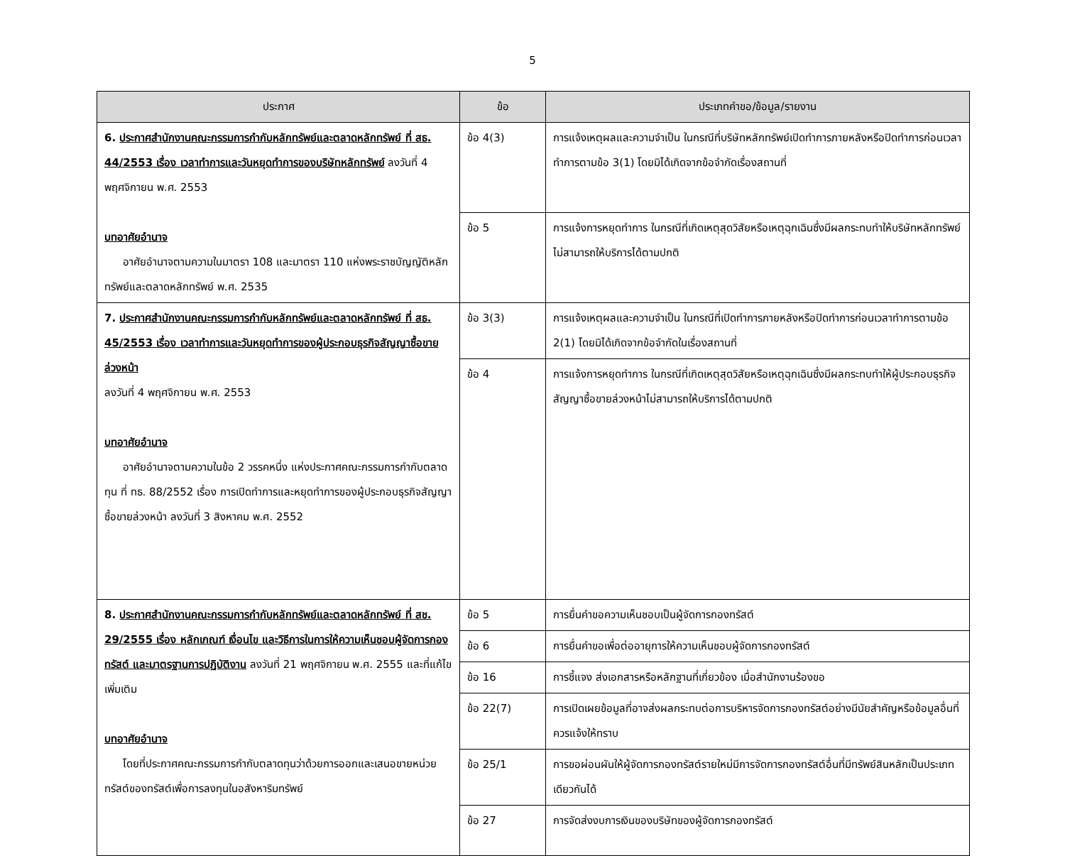5
| ประกาศ | ข้อ | ประเภทคำขอ/ข้อมูล/รายงาน |
| --- | --- | --- |
| 6. ประกาศสำนักงานคณะกรรมการกำกับหลักทรัพย์และตลาดหลักทรัพย์ ที่ สธ. 44/2553 เรื่อง เวลาทำการและวันหยุดทำการของบริษัทหลักทรัพย์ ลงวันที่ 4 พฤศจิกายน พ.ศ. 2553 บทอาศัยอำนาจ อาศัยอำนาจตามความในมาตรา 108 และมาตรา 110 แห่งพระราชบัญญัติหลักทรัพย์และตลาดหลักทรัพย์ พ.ศ. 2535 | ข้อ 4(3) | การแจ้งเหตุผลและความจำเป็น ในกรณีที่บริษัทหลักทรัพย์เปิดทำการภายหลังหรือปิดทำการก่อนเวลาทำการตามข้อ 3(1) โดยมิได้เกิดจากข้อจำกัดเรื่องสถานที่ |
| | ข้อ 5 | การแจ้งการหยุดทำการ ในกรณีที่เกิดเหตุสุดวิสัยหรือเหตุฉุกเฉินซึ่งมีผลกระทบทำให้บริษัทหลักทรัพย์ไม่สามารถให้บริการได้ตามปกติ |
| 7. ประกาศสำนักงานคณะกรรมการกำกับหลักทรัพย์และตลาดหลักทรัพย์ ที่ สธ. 45/2553 เรื่อง เวลาทำการและวันหยุดทำการของผู้ประกอบธุรกิจสัญญาซื้อขายล่วงหน้า ลงวันที่ 4 พฤศจิกายน พ.ศ. 2553 บทอาศัยอำนาจ อาศัยอำนาจตามความในข้อ 2 วรรคหนึ่ง แห่งประกาศคณะกรรมการกำกับตลาดทุน ที่ ทธ. 88/2552 เรื่อง การเปิดทำการและหยุดทำการของผู้ประกอบธุรกิจสัญญาซื้อขายล่วงหน้า ลงวันที่ 3 สิงหาคม พ.ศ. 2552 | ข้อ 3(3) | การแจ้งเหตุผลและความจำเป็น ในกรณีที่เปิดทำการภายหลังหรือปิดทำการก่อนเวลาทำการตามข้อ 2(1) โดยมิได้เกิดจากข้อจำกัดในเรื่องสถานที่ |
| | ข้อ 4 | การแจ้งการหยุดทำการ ในกรณีที่เกิดเหตุสุดวิสัยหรือเหตุฉุกเฉินซึ่งมีผลกระทบทำให้ผู้ประกอบธุรกิจสัญญาซื้อขายล่วงหน้าไม่สามารถให้บริการได้ตามปกติ |
| 8. ประกาศสำนักงานคณะกรรมการกำกับหลักทรัพย์และตลาดหลักทรัพย์ ที่ สช. 29/2555 เรื่อง หลักเกณฑ์ เงื่อนไข และวิธีการในการให้ความเห็นชอบผู้จัดการกองทรัสต์ และมาตรฐานการปฏิบัติงาน ลงวันที่ 21 พฤศจิกายน พ.ศ. 2555 และที่แก้ไขเพิ่มเติม บทอาศัยอำนาจ โดยที่ประกาศคณะกรรมการกำกับตลาดทุนว่าด้วยการออกและเสนอขายหน่วยทรัสต์ของทรัสต์เพื่อการลงทุนในอสังหาริมทรัพย์ | ข้อ 5 | การยื่นคำขอความเห็นชอบเป็นผู้จัดการกองทรัสต์ |
| | ข้อ 6 | การยื่นคำขอเพื่อต่ออายุการให้ความเห็นชอบผู้จัดการกองทรัสต์ |
| | ข้อ 16 | การชี้แจง ส่งเอกสารหรือหลักฐานที่เกี่ยวข้อง เมื่อสำนักงานร้องขอ |
| | ข้อ 22(7) | การเปิดเผยข้อมูลที่อาจส่งผลกระทบต่อการบริหารจัดการกองทรัสต์อย่างมีนัยสำคัญหรือข้อมูลอื่นที่ควรแจ้งให้ทราบ |
| | ข้อ 25/1 | การขอผ่อนผันให้ผู้จัดการกองทรัสต์รายใหม่มีการจัดการกองทรัสต์อื่นที่มีทรัพย์สินหลักเป็นประเภทเดียวกันได้ |
| | ข้อ 27 | การจัดส่งงบการเงินของบริษัทของผู้จัดการกองทรัสต์ |